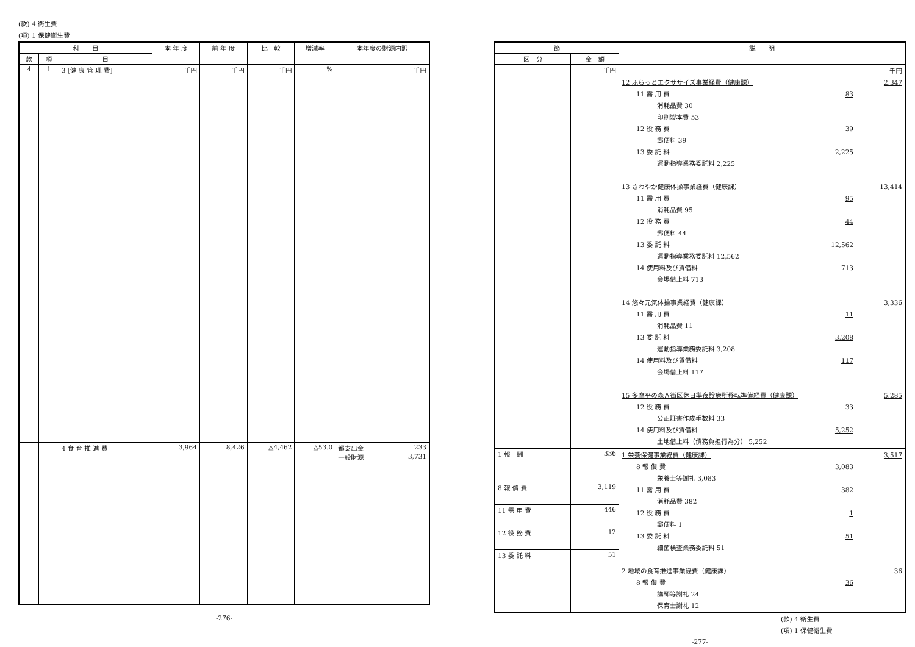(款) 4 衛生費
(項) 1 保健衛生費
| 科 目 | | | 本 年 度 | 前 年 度 | 比 較 | 増減率 | 本年度の財源内訳 |
| --- | --- | --- | --- | --- | --- | --- | --- |
| 款 | 項 | 目 | | | | | |
| 4 | 1 | 3 [健 康 管 理 費] | 千円 | 千円 | 千円 | % | 千円 |
| | | 4 食 育 推 進 費 | 3,964 | 8,426 | △4,462 | △53.0 | 都支出金 233 一般財源 3,731 |
-276-
| 節 | | 説 明 |
| --- | --- | --- |
| 区 分 | 金 額 | |
| | 千円 | 千円 12 ふらっとエクササイズ事業経費（健康課） 2,347 11 需 用 費 83 消耗品費 30 印刷製本費 53 12 役 務 費 39 郵便料 39 13 委 託 料 2,225 運動指導業務委託料 2,225 13 さわやか健康体操事業経費（健康課） 13,414 11 需 用 費 95 消耗品費 95 12 役 務 費 44 郵便料 44 13 委 託 料 12,562 運動指導業務委託料 12,562 14 使用料及び賃借料 713 会場借上料 713 14 悠々元気体操事業経費（健康課） 3,336 11 需 用 費 11 消耗品費 11 13 委 託 料 3,208 運動指導業務委託料 3,208 14 使用料及び賃借料 117 会場借上料 117 15 多摩平の森Ａ街区休日準夜診療所移転準備経費（健康課） 5,285 12 役 務 費 33 公正証書作成手数料 33 14 使用料及び賃借料 5,252 土地借上料（債務負担行為分） 5,252 |
| 1 報 酬 | 336 | 1 栄養保健事業経費（健康課） 3,517 8 報 償 費 3,083 栄養士等謝礼 3,083 11 需 用 費 382 消耗品費 382 12 役 務 費 1 郵便料 1 13 委 託 料 51 細菌検査業務委託料 51 2 地域の食育推進事業経費（健康課） 36 8 報 償 費 36 講師等謝礼 24 保育士謝礼 12 |
| 8 報 償 費 | 3,119 | |
| 11 需 用 費 | 446 | |
| 12 役 務 費 | 12 | |
| 13 委 託 料 | 51 | |
(款) 4 衛生費
(項) 1 保健衛生費
-277-